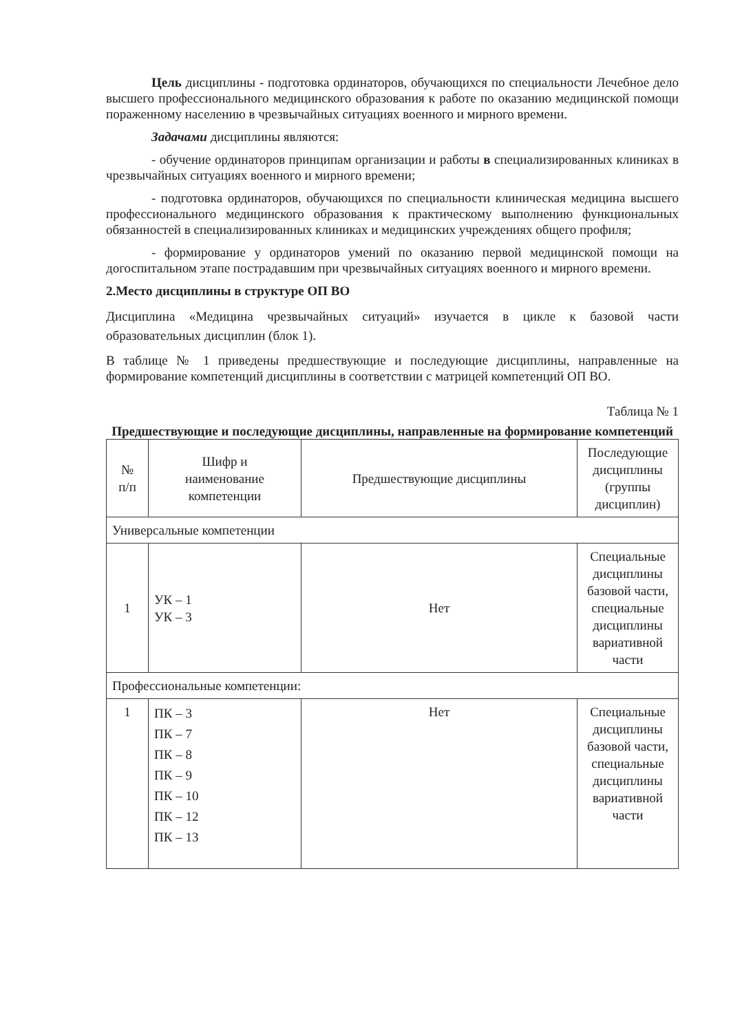Цель дисциплины - подготовка ординаторов, обучающихся по специальности Лечебное дело высшего профессионального медицинского образования к работе по оказанию медицинской помощи пораженному населению в чрезвычайных ситуациях военного и мирного времени.
Задачами дисциплины являются:
- обучение ординаторов принципам организации и работы в специализированных клиниках в чрезвычайных ситуациях военного и мирного времени;
- подготовка ординаторов, обучающихся по специальности клиническая медицина высшего профессионального медицинского образования к практическому выполнению функциональных обязанностей в специализированных клиниках и медицинских учреждениях общего профиля;
- формирование у ординаторов умений по оказанию первой медицинской помощи на догоспитальном этапе пострадавшим при чрезвычайных ситуациях военного и мирного времени.
2.Место дисциплины в структуре ОП ВО
Дисциплина «Медицина чрезвычайных ситуаций» изучается в цикле к базовой части образовательных дисциплин (блок 1).
В таблице № 1 приведены предшествующие и последующие дисциплины, направленные на формирование компетенций дисциплины в соответствии с матрицей компетенций ОП ВО.
Таблица № 1
Предшествующие и последующие дисциплины, направленные на формирование компетенций
| № п/п | Шифр и наименование компетенции | Предшествующие дисциплины | Последующие дисциплины (группы дисциплин) |
| --- | --- | --- | --- |
| Универсальные компетенции | | | |
| 1 | УК – 1 УК – 3 | Нет | Специальные дисциплины базовой части, специальные дисциплины вариативной части |
| Профессиональные компетенции: | | | |
| 1 | ПК – 3 ПК – 7 ПК – 8 ПК – 9 ПК – 10 ПК – 12 ПК – 13 | Нет | Специальные дисциплины базовой части, специальные дисциплины вариативной части |